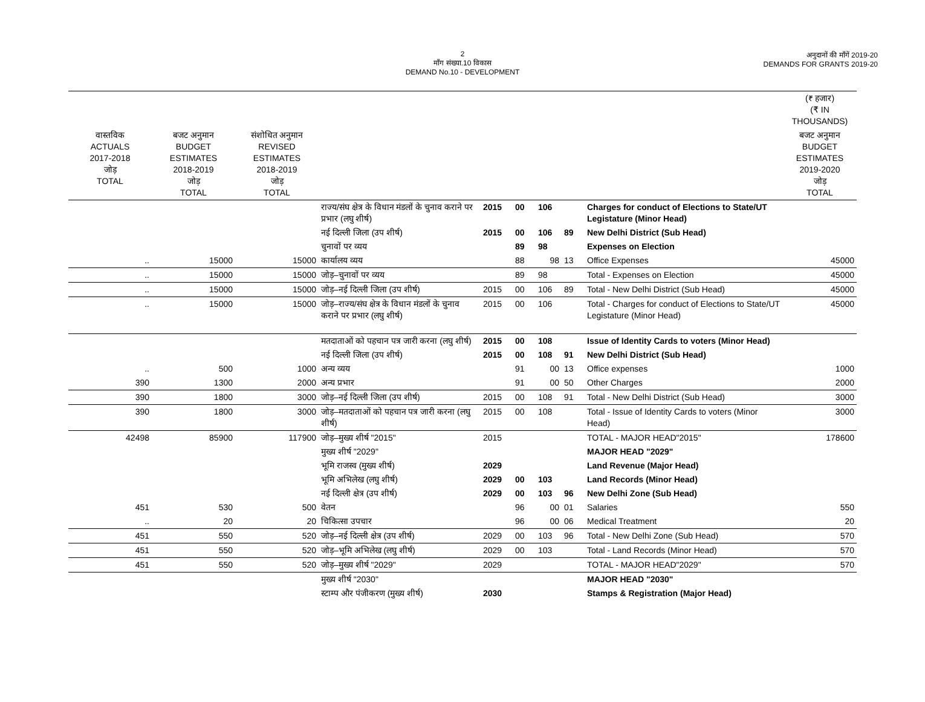2
माँग संख्या.10 विकास
DEMAND No.10 - DEVELOPMENT
अनुदानों की माँगें 2019-20
DEMANDS FOR GRANTS 2019-20
| | | | | | | | | | (₹ हजार) (₹ IN THOUSANDS) |
| --- | --- | --- | --- | --- | --- | --- | --- | --- | --- |
| वास्तविक ACTUALS 2017-2018 जोड़ TOTAL | बजट अनुमान BUDGET ESTIMATES 2018-2019 जोड़ TOTAL | संशोधित अनुमान REVISED ESTIMATES 2018-2019 जोड़ TOTAL | | | | | | | बजट अनुमान BUDGET ESTIMATES 2019-2020 जोड़ TOTAL |
| | | | राज्य/संघ क्षेत्र के विधान मंडलों के चुनाव कराने पर प्रभार (लघु शीर्ष) | 2015 | 00 | 106 | | Charges for conduct of Elections to State/UT Legistature (Minor Head) | |
| | | | नई दिल्ली जिला (उप शीर्ष) | 2015 | 00 | 106 | 89 | New Delhi District (Sub Head) | |
| | | | चुनावों पर व्यय | | 89 | 98 | | Expenses on Election | |
| .. | 15000 | 15000 | कार्यालय व्यय | | 88 | 98 | 13 | Office Expenses | 45000 |
| .. | 15000 | 15000 | जोड़–चुनावों पर व्यय | | 89 | 98 | | Total - Expenses on Election | 45000 |
| .. | 15000 | 15000 | जोड़–नई दिल्ली जिला (उप शीर्ष) | 2015 | 00 | 106 | 89 | Total - New Delhi District (Sub Head) | 45000 |
| .. | 15000 | 15000 | जोड़–राज्य/संघ क्षेत्र के विधान मंडलों के चुनाव कराने पर प्रभार (लघु शीर्ष) | 2015 | 00 | 106 | | Total - Charges for conduct of Elections to State/UT Legistature (Minor Head) | 45000 |
| | | | मतदाताओं को पहचान पत्र जारी करना (लघु शीर्ष) | 2015 | 00 | 108 | | Issue of Identity Cards to voters (Minor Head) | |
| | | | नई दिल्ली जिला (उप शीर्ष) | 2015 | 00 | 108 | 91 | New Delhi District (Sub Head) | |
| .. | 500 | 1000 | अन्य व्यय | | 91 | 00 | 13 | Office expenses | 1000 |
| 390 | 1300 | 2000 | अन्य प्रभार | | 91 | 00 | 50 | Other Charges | 2000 |
| 390 | 1800 | 3000 | जोड़–नई दिल्ली जिला (उप शीर्ष) | 2015 | 00 | 108 | 91 | Total - New Delhi District (Sub Head) | 3000 |
| 390 | 1800 | 3000 | जोड़–मतदाताओं को पहचान पत्र जारी करना (लघु शीर्ष) | 2015 | 00 | 108 | | Total - Issue of Identity Cards to voters (Minor Head) | 3000 |
| 42498 | 85900 | 117900 | जोड़–मुख्य शीर्ष "2015" | 2015 | | | | TOTAL - MAJOR HEAD"2015" | 178600 |
| | | | मुख्य शीर्ष "2029" | | | | | MAJOR HEAD "2029" | |
| | | | भूमि राजस्व (मुख्य शीर्ष) | 2029 | | | | Land Revenue (Major Head) | |
| | | | भूमि अभिलेख (लघु शीर्ष) | 2029 | 00 | 103 | | Land Records (Minor Head) | |
| | | | नई दिल्ली क्षेत्र (उप शीर्ष) | 2029 | 00 | 103 | 96 | New Delhi Zone (Sub Head) | |
| 451 | 530 | 500 | वेतन | | 96 | 00 | 01 | Salaries | 550 |
| .. | 20 | 20 | चिकित्सा उपचार | | 96 | 00 | 06 | Medical Treatment | 20 |
| 451 | 550 | 520 | जोड़–नई दिल्ली क्षेत्र (उप शीर्ष) | 2029 | 00 | 103 | 96 | Total - New Delhi Zone (Sub Head) | 570 |
| 451 | 550 | 520 | जोड़–भूमि अभिलेख (लघु शीर्ष) | 2029 | 00 | 103 | | Total - Land Records (Minor Head) | 570 |
| 451 | 550 | 520 | जोड़–मुख्य शीर्ष "2029" | 2029 | | | | TOTAL - MAJOR HEAD"2029" | 570 |
| | | | मुख्य शीर्ष "2030" | | | | | MAJOR HEAD "2030" | |
| | | | स्टाम्प और पंजीकरण (मुख्य शीर्ष) | 2030 | | | | Stamps & Registration (Major Head) | |